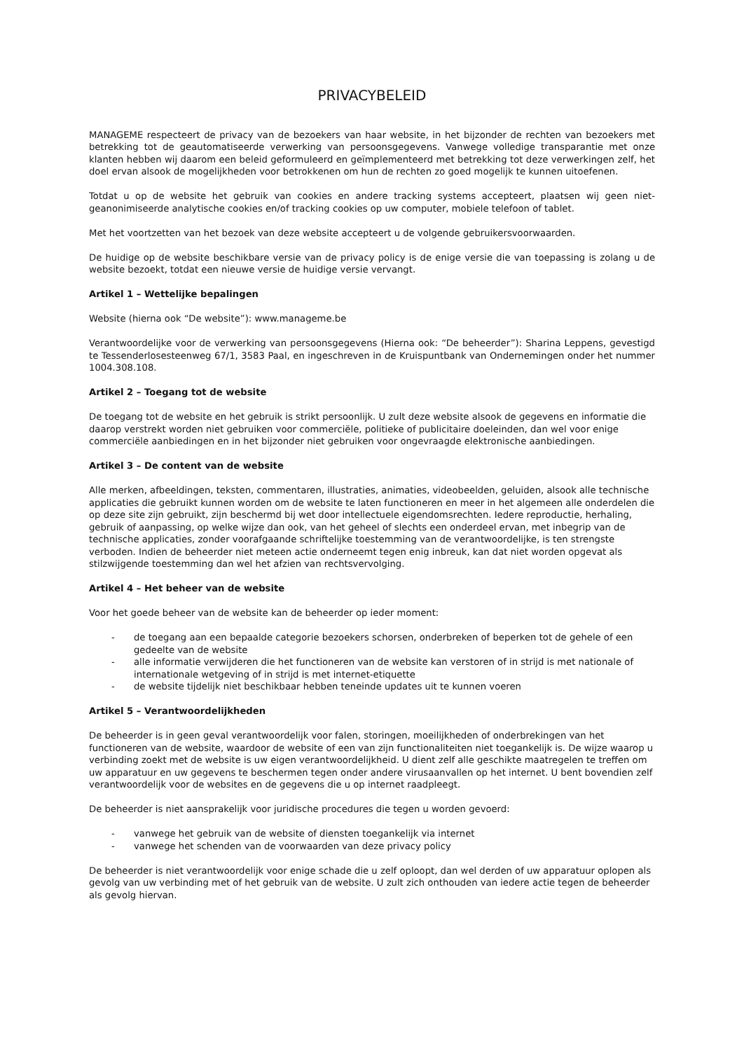PRIVACYBELEID
MANAGEME respecteert de privacy van de bezoekers van haar website, in het bijzonder de rechten van bezoekers met betrekking tot de geautomatiseerde verwerking van persoonsgegevens. Vanwege volledige transparantie met onze klanten hebben wij daarom een beleid geformuleerd en geïmplementeerd met betrekking tot deze verwerkingen zelf, het doel ervan alsook de mogelijkheden voor betrokkenen om hun de rechten zo goed mogelijk te kunnen uitoefenen.
Totdat u op de website het gebruik van cookies en andere tracking systems accepteert, plaatsen wij geen niet-geanonimiseerde analytische cookies en/of tracking cookies op uw computer, mobiele telefoon of tablet.
Met het voortzetten van het bezoek van deze website accepteert u de volgende gebruikersvoorwaarden.
De huidige op de website beschikbare versie van de privacy policy is de enige versie die van toepassing is zolang u de website bezoekt, totdat een nieuwe versie de huidige versie vervangt.
Artikel 1 – Wettelijke bepalingen
Website (hierna ook “De website”): www.manageme.be
Verantwoordelijke voor de verwerking van persoonsgegevens (Hierna ook: “De beheerder”): Sharina Leppens, gevestigd te Tessenderlosesteenweg 67/1, 3583 Paal, en ingeschreven in de Kruispuntbank van Ondernemingen onder het nummer 1004.308.108.
Artikel 2 – Toegang tot de website
De toegang tot de website en het gebruik is strikt persoonlijk. U zult deze website alsook de gegevens en informatie die daarop verstrekt worden niet gebruiken voor commerciële, politieke of publicitaire doeleinden, dan wel voor enige commerciële aanbiedingen en in het bijzonder niet gebruiken voor ongevraagde elektronische aanbiedingen.
Artikel 3 – De content van de website
Alle merken, afbeeldingen, teksten, commentaren, illustraties, animaties, videobeelden, geluiden, alsook alle technische applicaties die gebruikt kunnen worden om de website te laten functioneren en meer in het algemeen alle onderdelen die op deze site zijn gebruikt, zijn beschermd bij wet door intellectuele eigendomsrechten. Iedere reproductie, herhaling, gebruik of aanpassing, op welke wijze dan ook, van het geheel of slechts een onderdeel ervan, met inbegrip van de technische applicaties, zonder voorafgaande schriftelijke toestemming van de verantwoordelijke, is ten strengste verboden. Indien de beheerder niet meteen actie onderneemt tegen enig inbreuk, kan dat niet worden opgevat als stilzwijgende toestemming dan wel het afzien van rechtsvervolging.
Artikel 4 – Het beheer van de website
Voor het goede beheer van de website kan de beheerder op ieder moment:
- de toegang aan een bepaalde categorie bezoekers schorsen, onderbreken of beperken tot de gehele of een gedeelte van de website
- alle informatie verwijderen die het functioneren van de website kan verstoren of in strijd is met nationale of internationale wetgeving of in strijd is met internet-etiquette
- de website tijdelijk niet beschikbaar hebben teneinde updates uit te kunnen voeren
Artikel 5 – Verantwoordelijkheden
De beheerder is in geen geval verantwoordelijk voor falen, storingen, moeilijkheden of onderbrekingen van het functioneren van de website, waardoor de website of een van zijn functionaliteiten niet toegankelijk is. De wijze waarop u verbinding zoekt met de website is uw eigen verantwoordelijkheid. U dient zelf alle geschikte maatregelen te treffen om uw apparatuur en uw gegevens te beschermen tegen onder andere virusaanvallen op het internet. U bent bovendien zelf verantwoordelijk voor de websites en de gegevens die u op internet raadpleegt.
De beheerder is niet aansprakelijk voor juridische procedures die tegen u worden gevoerd:
- vanwege het gebruik van de website of diensten toegankelijk via internet
- vanwege het schenden van de voorwaarden van deze privacy policy
De beheerder is niet verantwoordelijk voor enige schade die u zelf oploopt, dan wel derden of uw apparatuur oplopen als gevolg van uw verbinding met of het gebruik van de website. U zult zich onthouden van iedere actie tegen de beheerder als gevolg hiervan.